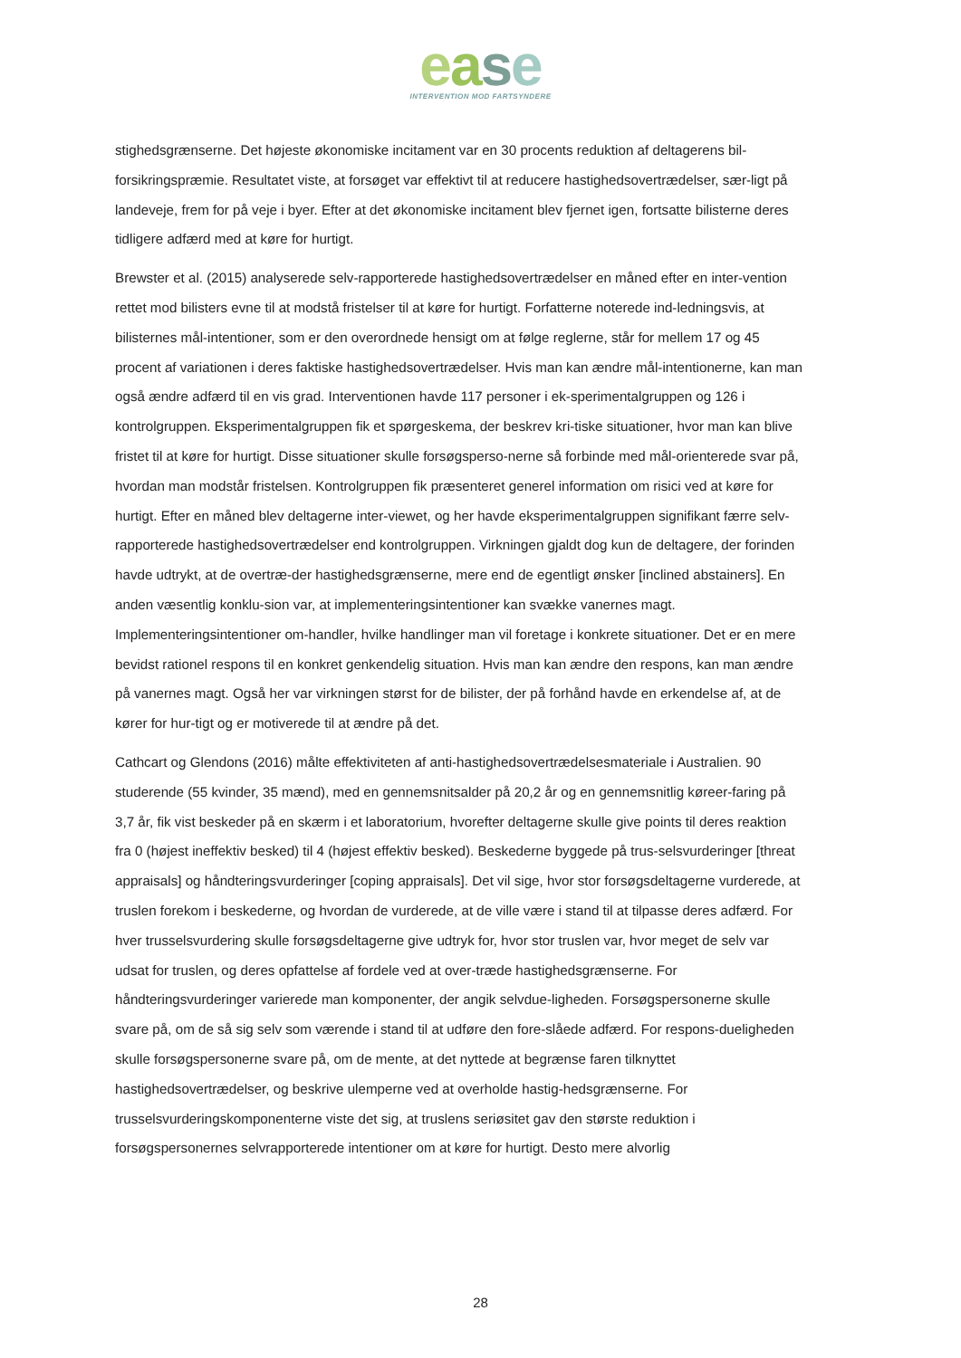ease
INTERVENTION MOD FARTSYNDERE
stighedsgrænserne. Det højeste økonomiske incitament var en 30 procents reduktion af deltagerens bil-forsikringspræmie. Resultatet viste, at forsøget var effektivt til at reducere hastighedsovertrædelser, sær-ligt på landeveje, frem for på veje i byer. Efter at det økonomiske incitament blev fjernet igen, fortsatte bilisterne deres tidligere adfærd med at køre for hurtigt.
Brewster et al. (2015) analyserede selv-rapporterede hastighedsovertrædelser en måned efter en inter-vention rettet mod bilisters evne til at modstå fristelser til at køre for hurtigt. Forfatterne noterede ind-ledningsvis, at bilisternes mål-intentioner, som er den overordnede hensigt om at følge reglerne, står for mellem 17 og 45 procent af variationen i deres faktiske hastighedsovertrædelser. Hvis man kan ændre mål-intentionerne, kan man også ændre adfærd til en vis grad. Interventionen havde 117 personer i ek-sperimentalgruppen og 126 i kontrolgruppen. Eksperimentalgruppen fik et spørgeskema, der beskrev kri-tiske situationer, hvor man kan blive fristet til at køre for hurtigt. Disse situationer skulle forsøgsperso-nerne så forbinde med mål-orienterede svar på, hvordan man modstår fristelsen. Kontrolgruppen fik præsenteret generel information om risici ved at køre for hurtigt. Efter en måned blev deltagerne inter-viewet, og her havde eksperimentalgruppen signifikant færre selv-rapporterede hastighedsovertrædelser end kontrolgruppen. Virkningen gjaldt dog kun de deltagere, der forinden havde udtrykt, at de overtræ-der hastighedsgrænserne, mere end de egentligt ønsker [inclined abstainers]. En anden væsentlig konklu-sion var, at implementeringsintentioner kan svække vanernes magt. Implementeringsintentioner om-handler, hvilke handlinger man vil foretage i konkrete situationer. Det er en mere bevidst rationel respons til en konkret genkendelig situation. Hvis man kan ændre den respons, kan man ændre på vanernes magt. Også her var virkningen størst for de bilister, der på forhånd havde en erkendelse af, at de kører for hur-tigt og er motiverede til at ændre på det.
Cathcart og Glendons (2016) målte effektiviteten af anti-hastighedsovertrædelsesmateriale i Australien. 90 studerende (55 kvinder, 35 mænd), med en gennemsnitsalder på 20,2 år og en gennemsnitlig køreer-faring på 3,7 år, fik vist beskeder på en skærm i et laboratorium, hvorefter deltagerne skulle give points til deres reaktion fra 0 (højest ineffektiv besked) til 4 (højest effektiv besked). Beskederne byggede på trus-selsvurderinger [threat appraisals] og håndteringsvurderinger [coping appraisals]. Det vil sige, hvor stor forsøgsdeltagerne vurderede, at truslen forekom i beskederne, og hvordan de vurderede, at de ville være i stand til at tilpasse deres adfærd. For hver trusselsvurdering skulle forsøgsdeltagerne give udtryk for, hvor stor truslen var, hvor meget de selv var udsat for truslen, og deres opfattelse af fordele ved at over-træde hastighedsgrænserne. For håndteringsvurderinger varierede man komponenter, der angik selvdue-ligheden. Forsøgspersonerne skulle svare på, om de så sig selv som værende i stand til at udføre den fore-slåede adfærd. For respons-dueligheden skulle forsøgspersonerne svare på, om de mente, at det nyttede at begrænse faren tilknyttet hastighedsovertrædelser, og beskrive ulemperne ved at overholde hastig-hedsgrænserne. For trusselsvurderingskomponenterne viste det sig, at truslens seriøsitet gav den største reduktion i forsøgspersonernes selvrapporterede intentioner om at køre for hurtigt. Desto mere alvorlig
28